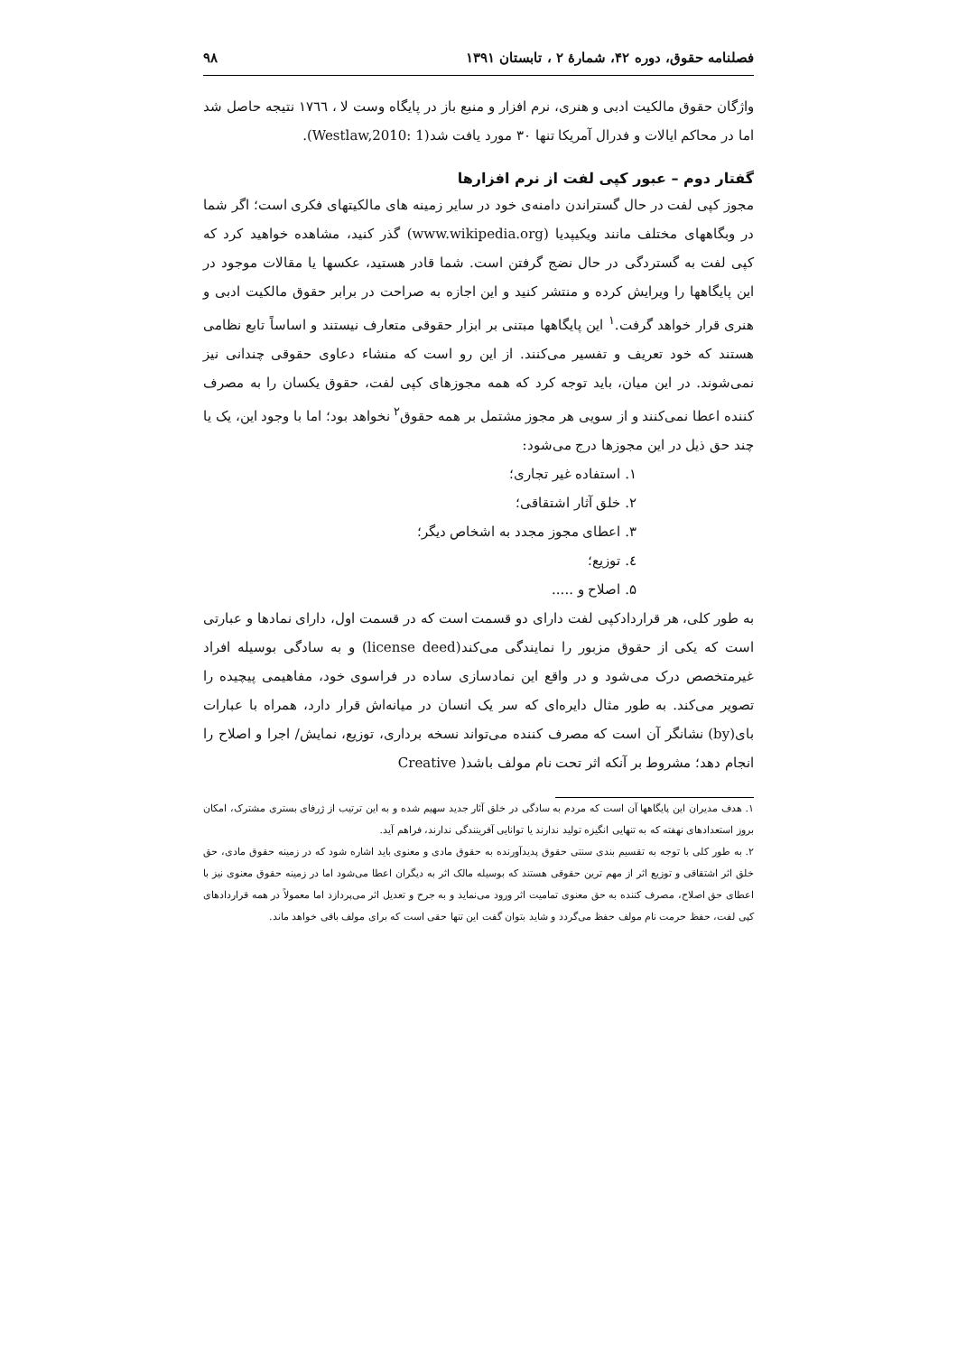فصلنامه حقوق، دوره ۴۲، شمارۀ ۲ ، تابستان ۱۳۹۱ ۹۸
واژگان حقوق مالکیت ادبی و هنری، نرم افزار و منبع باز در پایگاه وست لا ، ١٧٦٦ نتیجه حاصل شد اما در محاکم ایالات و فدرال آمریکا تنها ۳۰ مورد یافت شد(Westlaw,2010: 1).
گفتار دوم – عبور کپی لفت از نرم افزارها
مجوز کپی لفت در حال گستراندن دامنه‌ی خود در سایر زمینه های مالکیتهای فکری است؛ اگر شما در وبگاههای مختلف مانند ویکیپدیا (www.wikipedia.org) گذر کنید، مشاهده خواهید کرد که کپی لفت به گستردگی در حال نضج گرفتن است. شما قادر هستید، عکسها یا مقالات موجود در این پایگاهها را ویرایش کرده و منتشر کنید و این اجازه به صراحت در برابر حقوق مالکیت ادبی و هنری قرار خواهد گرفت.<sup>۱</sup> این پایگاهها مبتنی بر ابزار حقوقی متعارف نیستند و اساساً تابع نظامی هستند که خود تعریف و تفسیر می‌کنند. از این رو است که منشاء دعاوی حقوقی چندانی نیز نمی‌شوند. در این میان، باید توجه کرد که همه مجوزهای کپی لفت، حقوق یکسان را به مصرف کننده اعطا نمی‌کنند و از سویی هر مجوز مشتمل بر همه حقوق<sup>۲</sup> نخواهد بود؛ اما با وجود این، یک یا چند حق ذیل در این مجوزها درج می‌شود:
۱. استفاده غیر تجاری؛
۲. خلق آثار اشتقاقی؛
۳. اعطای مجوز مجدد به اشخاص دیگر؛
٤. توزیع؛
۵. اصلاح و .....
به طور کلی، هر قراردادکپی لفت دارای دو قسمت است که در قسمت اول، دارای نمادها و عبارتی است که یکی از حقوق مزبور را نمایندگی می‌کند(license deed) و به سادگی بوسیله افراد غیرمتخصص درک می‌شود و در واقع این نمادسازی ساده در فراسوی خود، مفاهیمی پیچیده را تصویر می‌کند. به طور مثال دایره‌ای که سر یک انسان در میانه‌اش قرار دارد، همراه با عبارات بای(by) نشانگر آن است که مصرف کننده می‌تواند نسخه برداری، توزیع، نمایش/ اجرا و اصلاح را انجام دهد؛ مشروط بر آنکه اثر تحت نام مولف باشد( Creative
۱. هدف مدیران این پایگاهها آن است که مردم به سادگی در خلق آثار جدید سهیم شده و به این ترتیب از ژرفای بستری مشترک، امکان بروز استعدادهای نهفته که به تنهایی انگیزه تولید ندارند یا توانایی آفرینندگی ندارند، فراهم آید.
۲. به طور کلی با توجه به تقسیم بندی سنتی حقوق پدیدآورنده به حقوق مادی و معنوی باید اشاره شود که در زمینه حقوق مادی، حق خلق اثر اشتقاقی و توزیع اثر از مهم ترین حقوقی هستند که بوسیله مالک اثر به دیگران اعطا می‌شود اما در زمینه حقوق معنوی نیز با اعطای حق اصلاح، مصرف کننده به حق معنوی تمامیت اثر ورود می‌نماید و به جرح و تعدیل اثر می‌پردازد اما معمولاً در همه قراردادهای کپی لفت، حفظ حرمت نام مولف حفظ می‌گردد و شاید بتوان گفت این تنها حقی است که برای مولف باقی خواهد ماند.